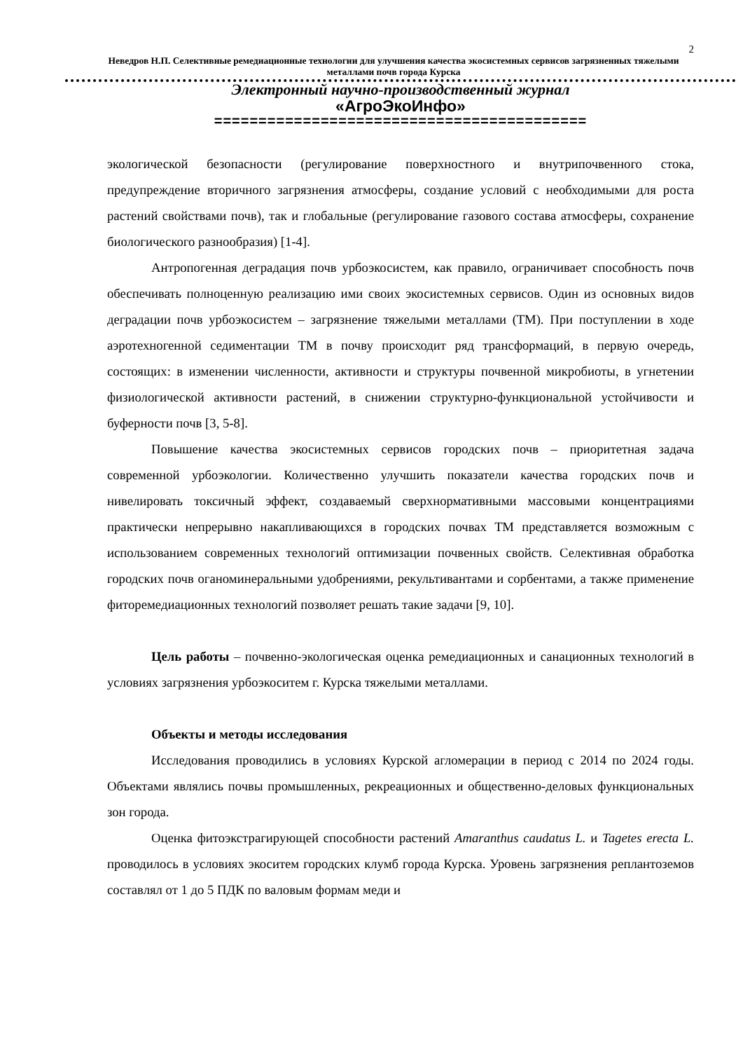2
Неведров Н.П. Селективные ремедиационные технологии для улучшения качества экосистемных сервисов загрязненных тяжелыми металлами почв города Курска
Электронный научно-производственный журнал
«АгроЭкоИнфо»
==========================================
экологической безопасности (регулирование поверхностного и внутрипочвенного стока, предупреждение вторичного загрязнения атмосферы, создание условий с необходимыми для роста растений свойствами почв), так и глобальные (регулирование газового состава атмосферы, сохранение биологического разнообразия) [1-4].
Антропогенная деградация почв урбоэкосистем, как правило, ограничивает способность почв обеспечивать полноценную реализацию ими своих экосистемных сервисов. Один из основных видов деградации почв урбоэкосистем – загрязнение тяжелыми металлами (ТМ). При поступлении в ходе аэротехногенной седиментации ТМ в почву происходит ряд трансформаций, в первую очередь, состоящих: в изменении численности, активности и структуры почвенной микробиоты, в угнетении физиологической активности растений, в снижении структурно-функциональной устойчивости и буферности почв [3, 5-8].
Повышение качества экосистемных сервисов городских почв – приоритетная задача современной урбоэкологии. Количественно улучшить показатели качества городских почв и нивелировать токсичный эффект, создаваемый сверхнормативными массовыми концентрациями практически непрерывно накапливающихся в городских почвах ТМ представляется возможным с использованием современных технологий оптимизации почвенных свойств. Селективная обработка городских почв оганоминеральными удобрениями, рекультивантами и сорбентами, а также применение фиторемедиационных технологий позволяет решать такие задачи [9, 10].
Цель работы – почвенно-экологическая оценка ремедиационных и санационных технологий в условиях загрязнения урбоэкоситем г. Курска тяжелыми металлами.
Объекты и методы исследования
Исследования проводились в условиях Курской агломерации в период с 2014 по 2024 годы. Объектами являлись почвы промышленных, рекреационных и общественно-деловых функциональных зон города.
Оценка фитоэкстрагирующей способности растений Amaranthus caudatus L. и Tagetes erecta L. проводилось в условиях экоситем городских клумб города Курска. Уровень загрязнения реплантоземов составлял от 1 до 5 ПДК по валовым формам меди и